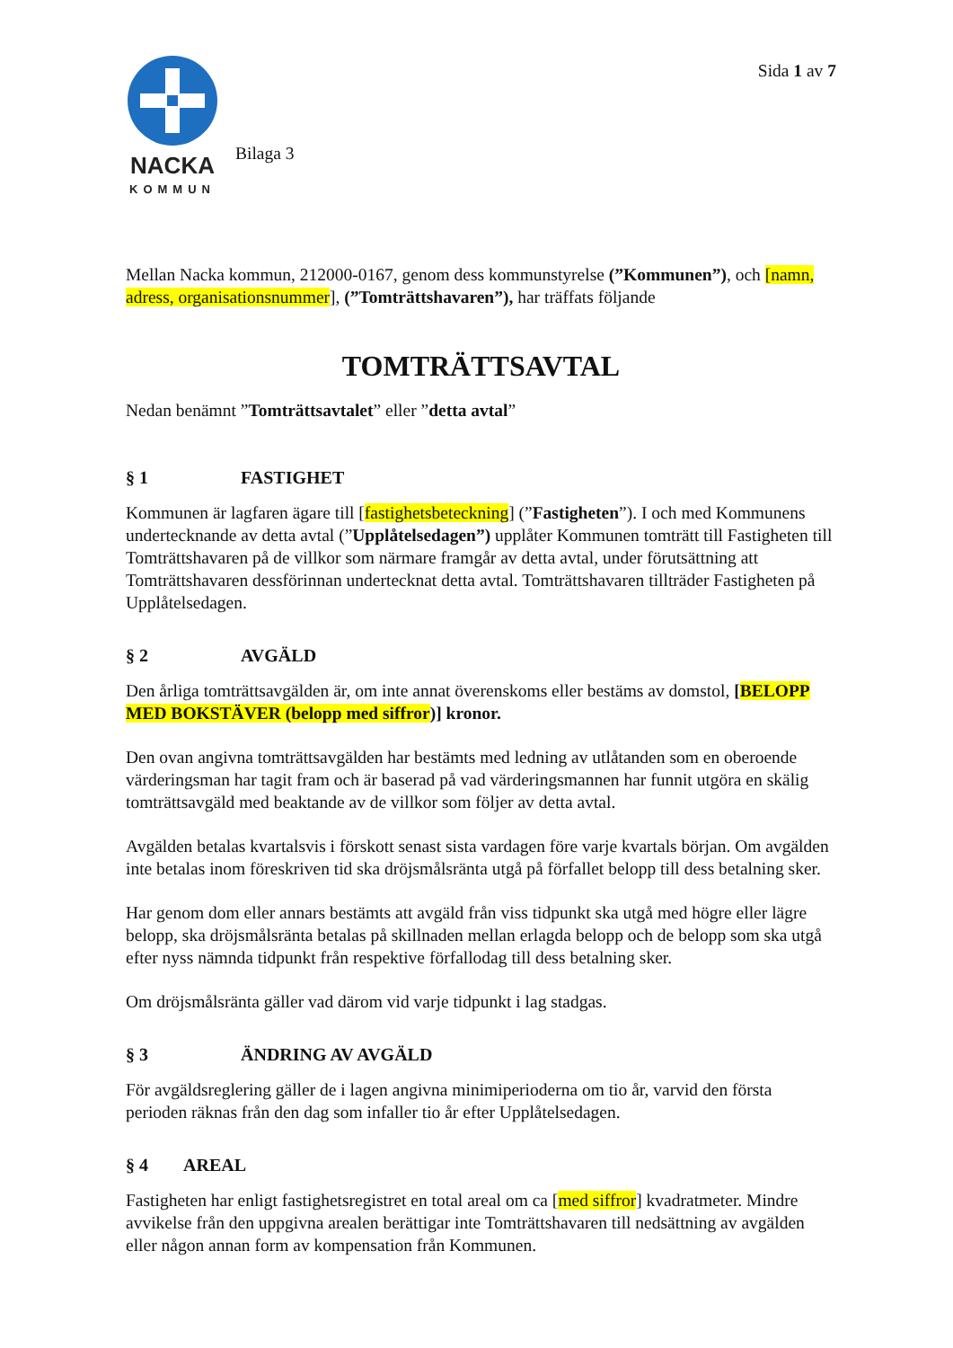NACKA
KOMMUN
Bilaga 3
Sida 1 av 7
Mellan Nacka kommun, 212000-0167, genom dess kommunstyrelse (”Kommunen”), och [namn, adress, organisationsnummer], (”Tomträttshavaren”), har träffats följande
TOMTRÄTTSAVTAL
Nedan benämnt ”Tomträttsavtalet” eller ”detta avtal”
§ 1 FASTIGHET
Kommunen är lagfaren ägare till [fastighetsbeteckning] (”Fastigheten”). I och med Kommunens undertecknande av detta avtal (”Upplåtelsedagen”) upplåter Kommunen tomträtt till Fastigheten till Tomträttshavaren på de villkor som närmare framgår av detta avtal, under förutsättning att Tomträttshavaren dessförinnan undertecknat detta avtal. Tomträttshavaren tillträder Fastigheten på Upplåtelsedagen.
§ 2 AVGÄLD
Den årliga tomträttsavgälden är, om inte annat överenskoms eller bestäms av domstol, [BELOPP MED BOKSTÄVER (belopp med siffror)] kronor.
Den ovan angivna tomträttsavgälden har bestämts med ledning av utlåtanden som en oberoende värderingsman har tagit fram och är baserad på vad värderingsmannen har funnit utgöra en skälig tomträttsavgäld med beaktande av de villkor som följer av detta avtal.
Avgälden betalas kvartalsvis i förskott senast sista vardagen före varje kvartals början. Om avgälden inte betalas inom föreskriven tid ska dröjsmålsränta utgå på förfallet belopp till dess betalning sker.
Har genom dom eller annars bestämts att avgäld från viss tidpunkt ska utgå med högre eller lägre belopp, ska dröjsmålsränta betalas på skillnaden mellan erlagda belopp och de belopp som ska utgå efter nyss nämnda tidpunkt från respektive förfallodag till dess betalning sker.
Om dröjsmålsränta gäller vad därom vid varje tidpunkt i lag stadgas.
§ 3 ÄNDRING AV AVGÄLD
För avgäldsreglering gäller de i lagen angivna minimiperioderna om tio år, varvid den första perioden räknas från den dag som infaller tio år efter Upplåtelsedagen.
§ 4 AREAL
Fastigheten har enligt fastighetsregistret en total areal om ca [med siffror] kvadratmeter. Mindre avvikelse från den uppgivna arealen berättigar inte Tomträttshavaren till nedsättning av avgälden eller någon annan form av kompensation från Kommunen.